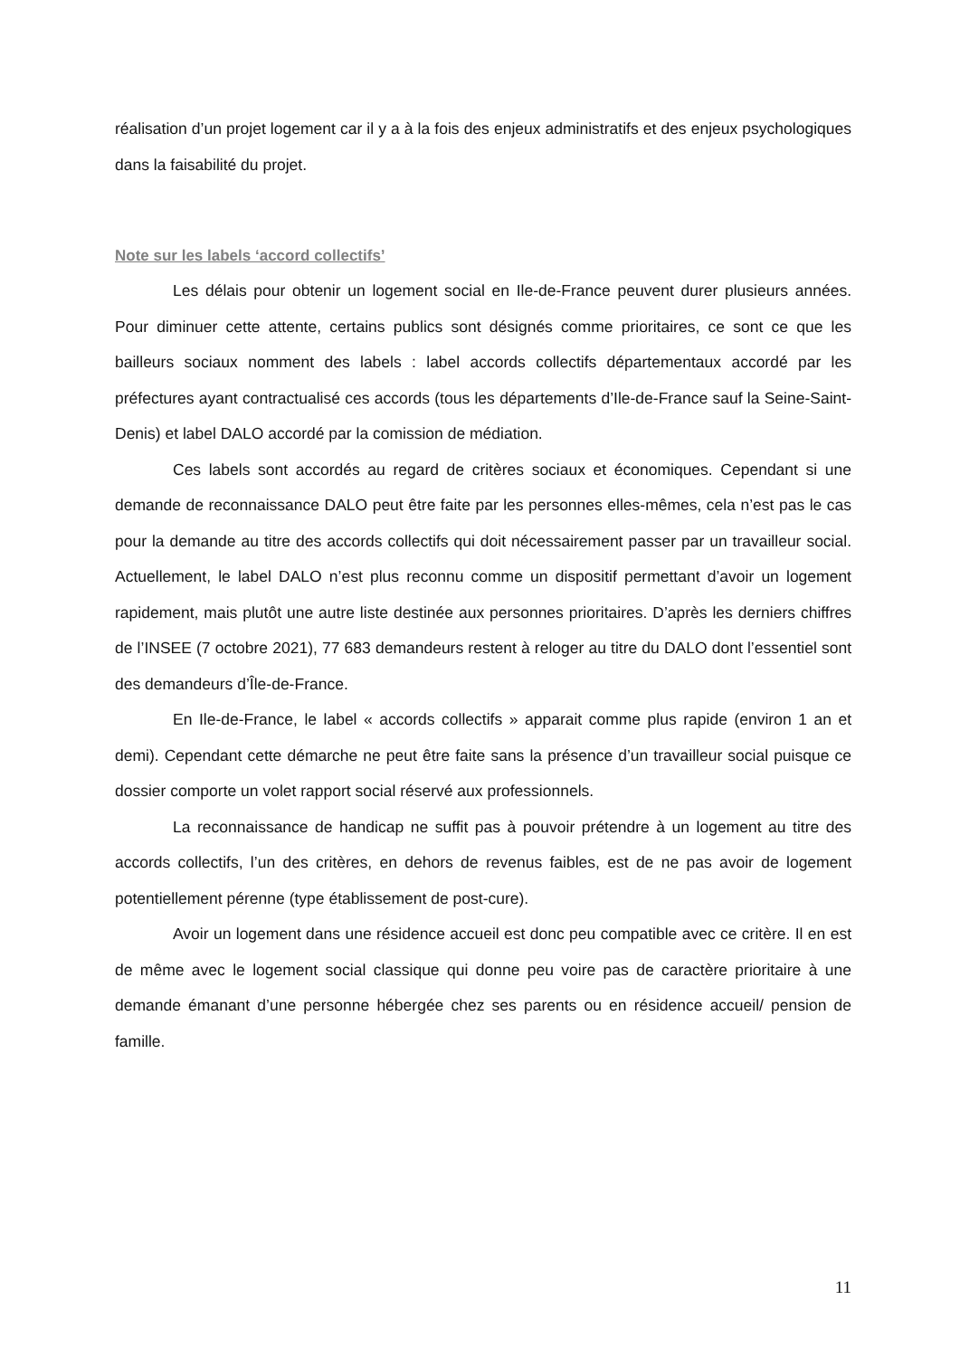réalisation d’un projet logement car il y a à la fois des enjeux administratifs et des enjeux psychologiques dans la faisabilité du projet.
Note sur les labels ‘accord collectifs’
Les délais pour obtenir un logement social en Ile-de-France peuvent durer plusieurs années. Pour diminuer cette attente, certains publics sont désignés comme prioritaires, ce sont ce que les bailleurs sociaux nomment des labels : label accords collectifs départementaux accordé par les préfectures ayant contractualisé ces accords (tous les départements d’Ile-de-France sauf la Seine-Saint-Denis) et label DALO accordé par la comission de médiation.
Ces labels sont accordés au regard de critères sociaux et économiques. Cependant si une demande de reconnaissance DALO peut être faite par les personnes elles-mêmes, cela n’est pas le cas pour la demande au titre des accords collectifs qui doit nécessairement passer par un travailleur social. Actuellement, le label DALO n’est plus reconnu comme un dispositif permettant d’avoir un logement rapidement, mais plutôt une autre liste destinée aux personnes prioritaires. D’après les derniers chiffres de l’INSEE (7 octobre 2021), 77 683 demandeurs restent à reloger au titre du DALO dont l’essentiel sont des demandeurs d’Île-de-France.
En Ile-de-France, le label « accords collectifs » apparait comme plus rapide (environ 1 an et demi). Cependant cette démarche ne peut être faite sans la présence d’un travailleur social puisque ce dossier comporte un volet rapport social réservé aux professionnels.
La reconnaissance de handicap ne suffit pas à pouvoir prétendre à un logement au titre des accords collectifs, l’un des critères, en dehors de revenus faibles, est de ne pas avoir de logement potentiellement pérenne (type établissement de post-cure).
Avoir un logement dans une résidence accueil est donc peu compatible avec ce critère. Il en est de même avec le logement social classique qui donne peu voire pas de caractère prioritaire à une demande émanant d’une personne hébergée chez ses parents ou en résidence accueil/ pension de famille.
11